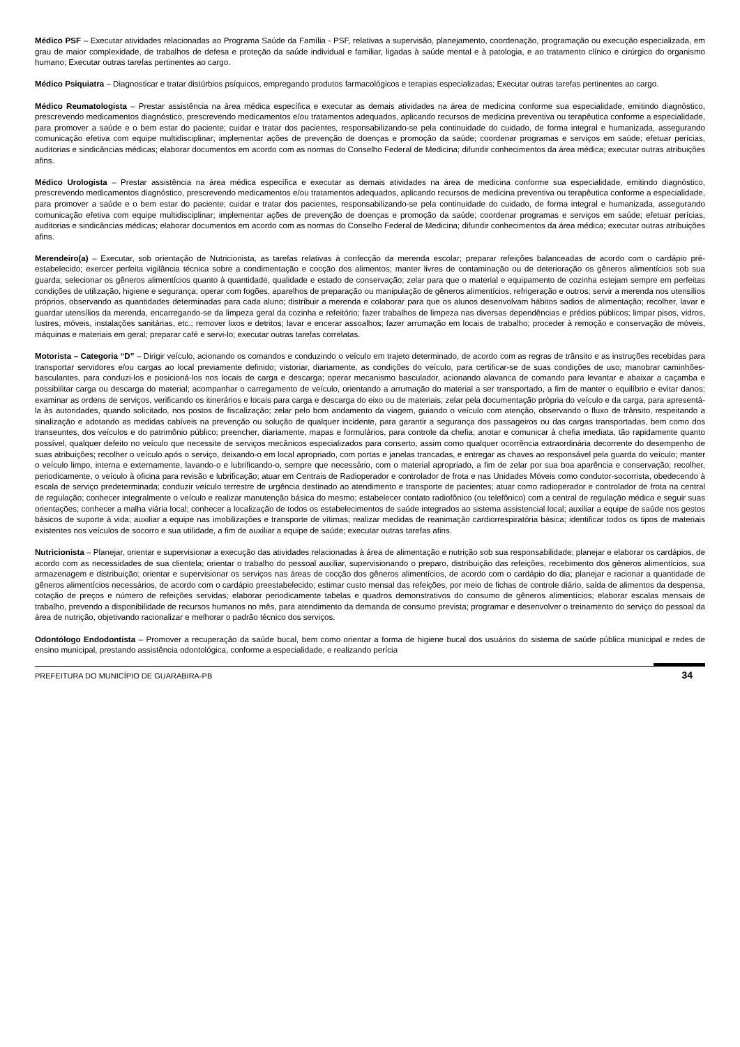Médico PSF – Executar atividades relacionadas ao Programa Saúde da Família - PSF, relativas a supervisão, planejamento, coordenação, programação ou execução especializada, em grau de maior complexidade, de trabalhos de defesa e proteção da saúde individual e familiar, ligadas à saúde mental e à patologia, e ao tratamento clínico e cirúrgico do organismo humano; Executar outras tarefas pertinentes ao cargo.
Médico Psiquiatra – Diagnosticar e tratar distúrbios psíquicos, empregando produtos farmacológicos e terapias especializadas; Executar outras tarefas pertinentes ao cargo.
Médico Reumatologista – Prestar assistência na área médica específica e executar as demais atividades na área de medicina conforme sua especialidade, emitindo diagnóstico, prescrevendo medicamentos diagnóstico, prescrevendo medicamentos e/ou tratamentos adequados, aplicando recursos de medicina preventiva ou terapêutica conforme a especialidade, para promover a saúde e o bem estar do paciente; cuidar e tratar dos pacientes, responsabilizando-se pela continuidade do cuidado, de forma integral e humanizada, assegurando comunicação efetiva com equipe multidisciplinar; implementar ações de prevenção de doenças e promoção da saúde; coordenar programas e serviços em saúde; efetuar perícias, auditorias e sindicâncias médicas; elaborar documentos em acordo com as normas do Conselho Federal de Medicina; difundir conhecimentos da área médica; executar outras atribuições afins.
Médico Urologista – Prestar assistência na área médica específica e executar as demais atividades na área de medicina conforme sua especialidade, emitindo diagnóstico, prescrevendo medicamentos diagnóstico, prescrevendo medicamentos e/ou tratamentos adequados, aplicando recursos de medicina preventiva ou terapêutica conforme a especialidade, para promover a saúde e o bem estar do paciente; cuidar e tratar dos pacientes, responsabilizando-se pela continuidade do cuidado, de forma integral e humanizada, assegurando comunicação efetiva com equipe multidisciplinar; implementar ações de prevenção de doenças e promoção da saúde; coordenar programas e serviços em saúde; efetuar perícias, auditorias e sindicâncias médicas; elaborar documentos em acordo com as normas do Conselho Federal de Medicina; difundir conhecimentos da área médica; executar outras atribuições afins.
Merendeiro(a) – Executar, sob orientação de Nutricionista, as tarefas relativas à confecção da merenda escolar; preparar refeições balanceadas de acordo com o cardápio pré-estabelecido; exercer perfeita vigilância técnica sobre a condimentação e cocção dos alimentos; manter livres de contaminação ou de deterioração os gêneros alimentícios sob sua guarda; selecionar os gêneros alimentícios quanto à quantidade, qualidade e estado de conservação; zelar para que o material e equipamento de cozinha estejam sempre em perfeitas condições de utilização, higiene e segurança; operar com fogões, aparelhos de preparação ou manipulação de gêneros alimentícios, refrigeração e outros; servir a merenda nos utensílios próprios, observando as quantidades determinadas para cada aluno; distribuir a merenda e colaborar para que os alunos desenvolvam hábitos sadios de alimentação; recolher, lavar e guardar utensílios da merenda, encarregando-se da limpeza geral da cozinha e refeitório; fazer trabalhos de limpeza nas diversas dependências e prédios públicos; limpar pisos, vidros, lustres, móveis, instalações sanitárias, etc.; remover lixos e detritos; lavar e encerar assoalhos; fazer arrumação em locais de trabalho; proceder à remoção e conservação de móveis, máquinas e materiais em geral; preparar café e servi-lo; executar outras tarefas correlatas.
Motorista – Categoria “D” – Dirigir veículo, acionando os comandos e conduzindo o veículo em trajeto determinado, de acordo com as regras de trânsito e as instruções recebidas para transportar servidores e/ou cargas ao local previamente definido; vistoriar, diariamente, as condições do veículo, para certificar-se de suas condições de uso; manobrar caminhões-basculantes, para conduzi-los e posicioná-los nos locais de carga e descarga; operar mecanismo basculador, acionando alavanca de comando para levantar e abaixar a caçamba e possibilitar carga ou descarga do material; acompanhar o carregamento de veículo, orientando a arrumação do material a ser transportado, a fim de manter o equilíbrio e evitar danos; examinar as ordens de serviços, verificando os itinerários e locais para carga e descarga do eixo ou de materiais; zelar pela documentação própria do veículo e da carga, para apresentá-la às autoridades, quando solicitado, nos postos de fiscalização; zelar pelo bom andamento da viagem, guiando o veículo com atenção, observando o fluxo de trânsito, respeitando a sinalização e adotando as medidas cabíveis na prevenção ou solução de qualquer incidente, para garantir a segurança dos passageiros ou das cargas transportadas, bem como dos transeuntes, dos veículos e do patrimônio público; preencher, diariamente, mapas e formulários, para controle da chefia; anotar e comunicar à chefia imediata, tão rapidamente quanto possível, qualquer defeito no veículo que necessite de serviços mecânicos especializados para conserto, assim como qualquer ocorrência extraordinária decorrente do desempenho de suas atribuições; recolher o veículo após o serviço, deixando-o em local apropriado, com portas e janelas trancadas, e entregar as chaves ao responsável pela guarda do veículo; manter o veículo limpo, interna e externamente, lavando-o e lubrificando-o, sempre que necessário, com o material apropriado, a fim de zelar por sua boa aparência e conservação; recolher, periodicamente, o veículo à oficina para revisão e lubrificação; atuar em Centrais de Radioperador e controlador de frota e nas Unidades Móveis como condutor-socorrista, obedecendo à escala de serviço predeterminada; conduzir veículo terrestre de urgência destinado ao atendimento e transporte de pacientes; atuar como radioperador e controlador de frota na central de regulação; conhecer integralmente o veículo e realizar manutenção básica do mesmo; estabelecer contato radiofônico (ou telefônico) com a central de regulação médica e seguir suas orientações; conhecer a malha viária local; conhecer a localização de todos os estabelecimentos de saúde integrados ao sistema assistencial local; auxiliar a equipe de saúde nos gestos básicos de suporte à vida; auxiliar a equipe nas imobilizações e transporte de vítimas; realizar medidas de reanimação cardiorrespiratória básica; identificar todos os tipos de materiais existentes nos veículos de socorro e sua utilidade, a fim de auxiliar a equipe de saúde; executar outras tarefas afins.
Nutricionista – Planejar, orientar e supervisionar a execução das atividades relacionadas à área de alimentação e nutrição sob sua responsabilidade; planejar e elaborar os cardápios, de acordo com as necessidades de sua clientela; orientar o trabalho do pessoal auxiliar, supervisionando o preparo, distribuição das refeições, recebimento dos gêneros alimentícios, sua armazenagem e distribuição; orientar e supervisionar os serviços nas áreas de cocção dos gêneros alimentícios, de acordo com o cardápio do dia; planejar e racionar a quantidade de gêneros alimentícios necessários, de acordo com o cardápio preestabelecido; estimar custo mensal das refeições, por meio de fichas de controle diário, saída de alimentos da despensa, cotação de preços e número de refeições servidas; elaborar periodicamente tabelas e quadros demonstrativos do consumo de gêneros alimentícios; elaborar escalas mensais de trabalho, prevendo a disponibilidade de recursos humanos no mês, para atendimento da demanda de consumo prevista; programar e desenvolver o treinamento do serviço do pessoal da área de nutrição, objetivando racionalizar e melhorar o padrão técnico dos serviços.
Odontólogo Endodontista – Promover a recuperação da saúde bucal, bem como orientar a forma de higiene bucal dos usuários do sistema de saúde pública municipal e redes de ensino municipal, prestando assistência odontológica, conforme a especialidade, e realizando perícia
PREFEITURA DO MUNICÍPIO DE GUARABIRA-PB 34